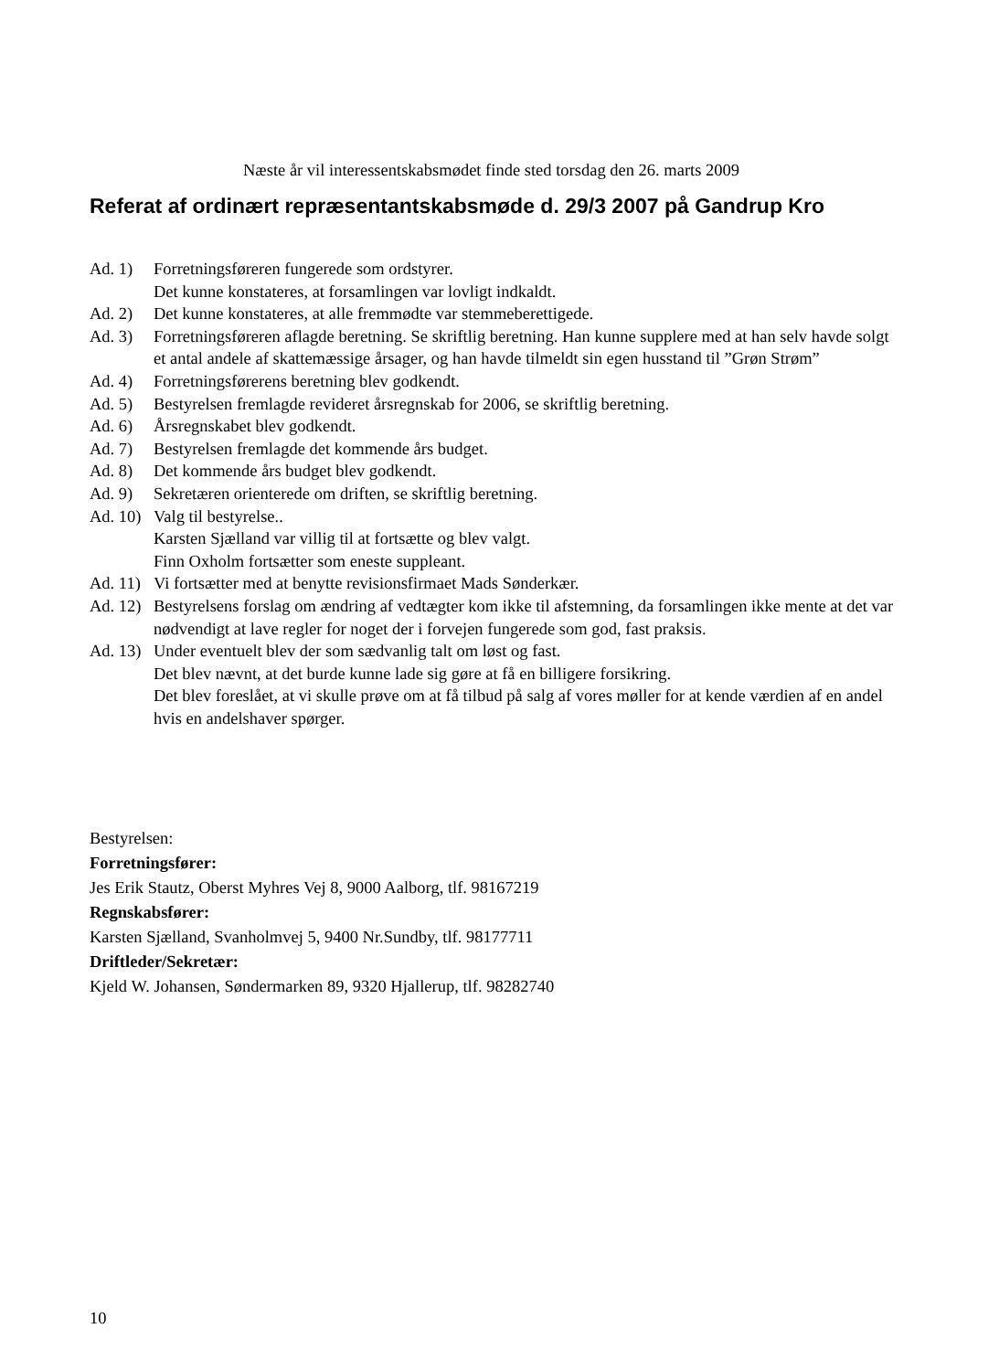Næste år vil interessentskabsmødet finde sted torsdag den 26. marts 2009
Referat af ordinært repræsentantskabsmøde d. 29/3 2007 på Gandrup Kro
Ad. 1) Forretningsføreren fungerede som ordstyrer.
Det kunne konstateres, at forsamlingen var lovligt indkaldt.
Ad. 2) Det kunne konstateres, at alle fremmødte var stemmeberettigede.
Ad. 3) Forretningsføreren aflagde beretning. Se skriftlig beretning. Han kunne supplere med at han selv havde solgt et antal andele af skattemæssige årsager, og han havde tilmeldt sin egen husstand til ”Grøn Strøm”
Ad. 4) Forretningsførerens beretning blev godkendt.
Ad. 5) Bestyrelsen fremlagde revideret årsregnskab for 2006, se skriftlig beretning.
Ad. 6) Årsregnskabet blev godkendt.
Ad. 7) Bestyrelsen fremlagde det kommende års budget.
Ad. 8) Det kommende års budget blev godkendt.
Ad. 9) Sekretæren orienterede om driften, se skriftlig beretning.
Ad. 10) Valg til bestyrelse..
Karsten Sjælland var villig til at fortsætte og blev valgt.
Finn Oxholm fortsætter som eneste suppleant.
Ad. 11) Vi fortsætter med at benytte revisionsfirmaet Mads Sønderkær.
Ad. 12) Bestyrelsens forslag om ændring af vedtægter kom ikke til afstemning, da forsamlingen ikke mente at det var nødvendigt at lave regler for noget der i forvejen fungerede som god, fast praksis.
Ad. 13) Under eventuelt blev der som sædvanlig talt om løst og fast.
Det blev nævnt, at det burde kunne lade sig gøre at få en billigere forsikring.
Det blev foreslået, at vi skulle prøve om at få tilbud på salg af vores møller for at kende værdien af en andel hvis en andelshaver spørger.
Bestyrelsen:
Forretningsfører:
Jes Erik Stautz, Oberst Myhres Vej 8, 9000 Aalborg, tlf. 98167219
Regnskabsfører:
Karsten Sjælland, Svanholmvej 5, 9400 Nr.Sundby, tlf. 98177711
Driftleder/Sekretær:
Kjeld W. Johansen, Søndermarken 89, 9320 Hjallerup, tlf. 98282740
10